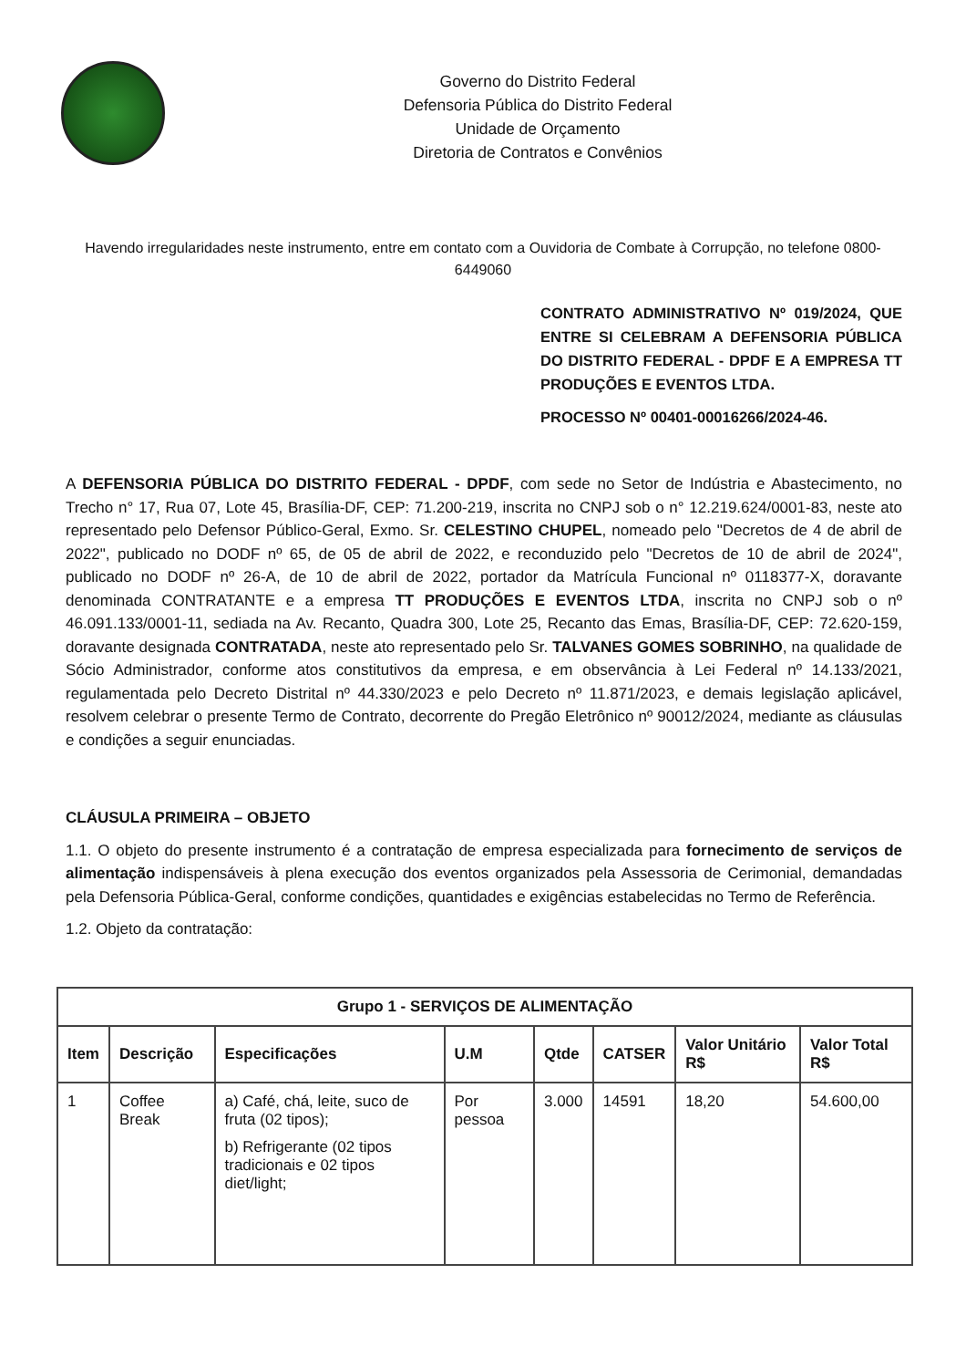Governo do Distrito Federal
Defensoria Pública do Distrito Federal
Unidade de Orçamento
Diretoria de Contratos e Convênios
Havendo irregularidades neste instrumento, entre em contato com a Ouvidoria de Combate à Corrupção, no telefone 0800-6449060
CONTRATO ADMINISTRATIVO Nº 019/2024, QUE ENTRE SI CELEBRAM A DEFENSORIA PÚBLICA DO DISTRITO FEDERAL - DPDF E A EMPRESA TT PRODUÇÕES E EVENTOS LTDA.
PROCESSO Nº 00401-00016266/2024-46.
A DEFENSORIA PÚBLICA DO DISTRITO FEDERAL - DPDF, com sede no Setor de Indústria e Abastecimento, no Trecho n° 17, Rua 07, Lote 45, Brasília-DF, CEP: 71.200-219, inscrita no CNPJ sob o n° 12.219.624/0001-83, neste ato representado pelo Defensor Público-Geral, Exmo. Sr. CELESTINO CHUPEL, nomeado pelo "Decretos de 4 de abril de 2022", publicado no DODF nº 65, de 05 de abril de 2022, e reconduzido pelo "Decretos de 10 de abril de 2024", publicado no DODF nº 26-A, de 10 de abril de 2022, portador da Matrícula Funcional nº 0118377-X, doravante denominada CONTRATANTE e a empresa TT PRODUÇÕES E EVENTOS LTDA, inscrita no CNPJ sob o nº 46.091.133/0001-11, sediada na Av. Recanto, Quadra 300, Lote 25, Recanto das Emas, Brasília-DF, CEP: 72.620-159, doravante designada CONTRATADA, neste ato representado pelo Sr. TALVANES GOMES SOBRINHO, na qualidade de Sócio Administrador, conforme atos constitutivos da empresa, e em observância à Lei Federal nº 14.133/2021, regulamentada pelo Decreto Distrital nº 44.330/2023 e pelo Decreto nº 11.871/2023, e demais legislação aplicável, resolvem celebrar o presente Termo de Contrato, decorrente do Pregão Eletrônico nº 90012/2024, mediante as cláusulas e condições a seguir enunciadas.
CLÁUSULA PRIMEIRA – OBJETO
1.1. O objeto do presente instrumento é a contratação de empresa especializada para fornecimento de serviços de alimentação indispensáveis à plena execução dos eventos organizados pela Assessoria de Cerimonial, demandadas pela Defensoria Pública-Geral, conforme condições, quantidades e exigências estabelecidas no Termo de Referência.
1.2. Objeto da contratação:
| Grupo 1 - SERVIÇOS DE ALIMENTAÇÃO | | | | | | | |
| --- | --- | --- | --- | --- | --- | --- | --- |
| Item | Descrição | Especificações | U.M | Qtde | CATSER | Valor Unitário R$ | Valor Total R$ |
| 1 | Coffee Break | a) Café, chá, leite, suco de fruta (02 tipos); b) Refrigerante (02 tipos tradicionais e 02 tipos diet/light; | Por pessoa | 3.000 | 14591 | 18,20 | 54.600,00 |